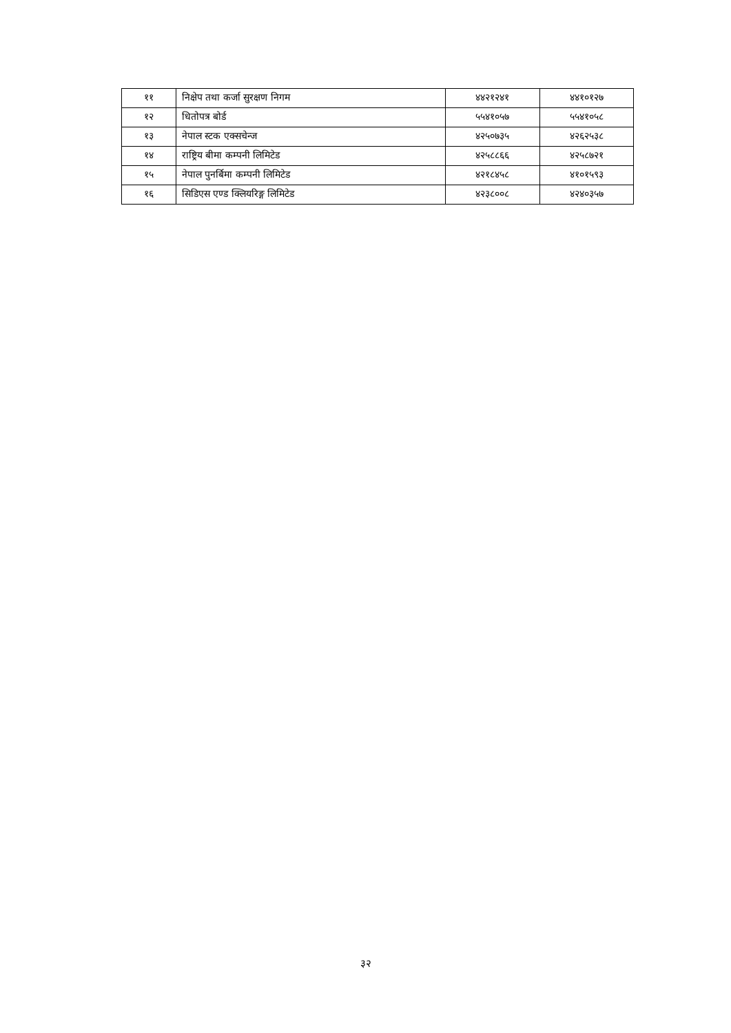| ११ | निक्षेप तथा कर्जा सुरक्षण निगम | ४४२१२४१ | ४४१०१२७ |
| १२ | धितोपत्र बोर्ड | ५५४१०५७ | ५५४१०५८ |
| १३ | नेपाल स्टक एक्सचेन्ज | ४२५०७३५ | ४२६२५३८ |
| १४ | राष्ट्रिय बीमा कम्पनी लिमिटेड | ४२५८८६६ | ४२५८७२१ |
| १५ | नेपाल पुनर्बिमा कम्पनी लिमिटेड | ४२१८४५८ | ४१०१५९३ |
| १६ | सिडिएस एण्ड क्लियरिङ्ग लिमिटेड | ४२३८००८ | ४२४०३५७ |
३२